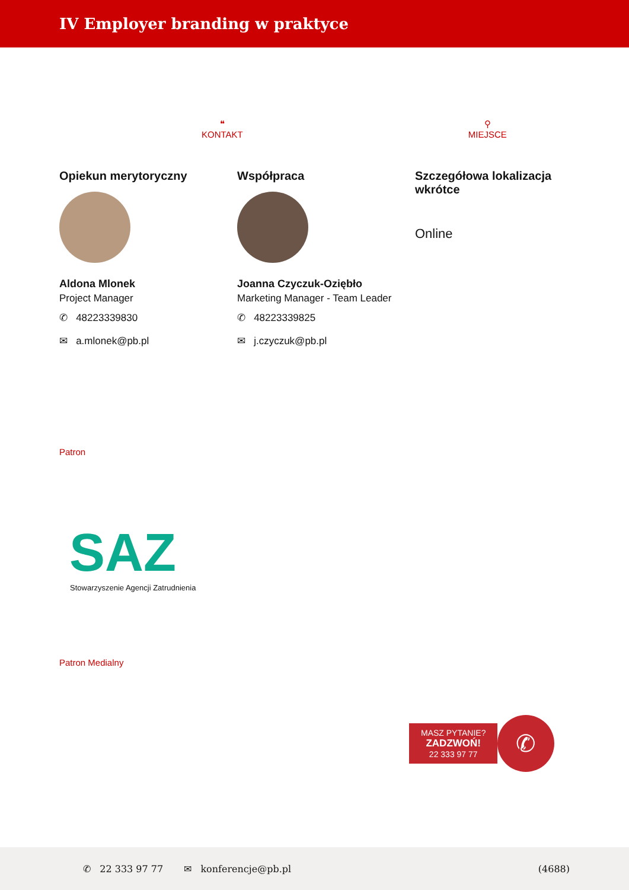IV Employer branding w praktyce
❝
KONTAKT
⚲
MIEJSCE
Opiekun merytoryczny
Aldona Mlonek
Project Manager
✆ 48223339830
✉ a.mlonek@pb.pl
Współpraca
Joanna Czyczuk-Oziębło
Marketing Manager - Team Leader
✆ 48223339825
✉ j.czyczuk@pb.pl
Szczegółowa lokalizacja wkrótce
Online
Patron
SAZ
Stowarzyszenie Agencji Zatrudnienia
Patron Medialny
MASZ PYTANIE?
ZADZWOŃ!
22 333 97 77
✆
✆ 22 333 97 77 ✉ konferencje@pb.pl (4688)